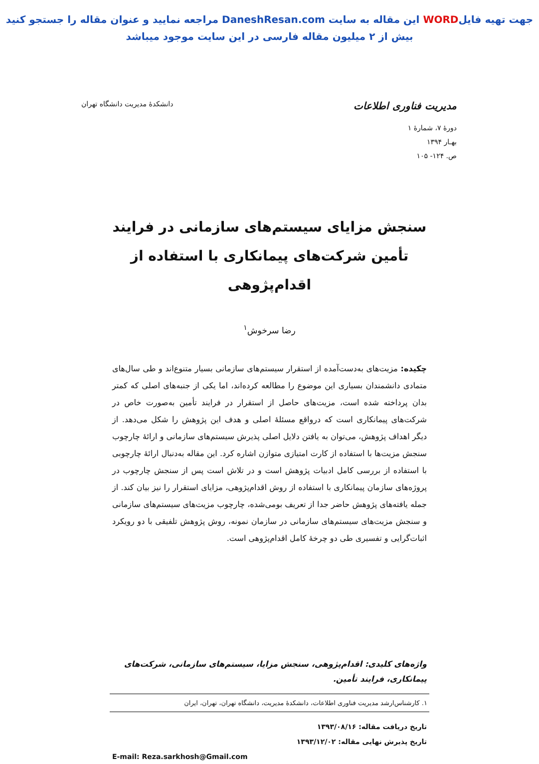جهت تهیه فایلWORD این مقاله به سایت DaneshResan.com مراجعه نمایید و عنوان مقاله را جستجو کنید
بیش از ۲ میلیون مقاله فارسی در این سایت موجود میباشد
مدیریت فناوری اطلاعات
دانشکدۀ مدیریت دانشگاه تهران
دورۀ ۷، شمارۀ ۱
بهـار ۱۳۹۴
ص. ۱۲۴- ۱۰۵
سنجش مزایای سیستم‌های سازمانی در فرایند تأمین شرکت‌های پیمانکاری با استفاده از اقدام‌پژوهی
رضا سرخوش<sup>۱</sup>
چکیده: مزیت‌های به‌دست‌آمده از استقرار سیستم‌های سازمانی بسیار متنوع‌اند و طی سال‌های متمادی دانشمندان بسیاری این موضوع را مطالعه کرده‌اند، اما یکی از جنبه‌های اصلی که کمتر بدان پرداخته شده است، مزیت‌های حاصل از استقرار در فرایند تأمین به‌صورت خاص در شرکت‌های پیمانکاری است که درواقع مسئلۀ اصلی و هدف این پژوهش را شکل می‌دهد. از دیگر اهداف پژوهش، می‌توان به یافتن دلایل اصلی پذیرش سیستم‌های سازمانی و ارائۀ چارچوب سنجش مزیت‌ها با استفاده از کارت امتیازی متوازن اشاره کرد. این مقاله به‌دنبال ارائۀ چارچوبی با استفاده از بررسی کامل ادبیات پژوهش است و در تلاش است پس از سنجش چارچوب در پروژه‌های سازمان پیمانکاری با استفاده از روش اقدام‌پژوهی، مزایای استقرار را نیز بیان کند. از جمله یافته‌های پژوهش حاضر جدا از تعریف بومی‌شده، چارچوب مزیت‌های سیستم‌های سازمانی و سنجش مزیت‌های سیستم‌های سازمانی در سازمان نمونه، روش پژوهش تلفیقی با دو رویکرد اثبات‌گرایی و تفسیری طی دو چرخۀ کامل اقدام‌پژوهی است.
واژه‌های کلیدی: اقدام‌پژوهی، سنجش مزایا، سیستم‌های سازمانی، شرکت‌های پیمانکاری، فرایند تأمین.
۱. کارشناس‌ارشد مدیریت فناوری اطلاعات، دانشکدۀ مدیریت، دانشگاه تهران، تهران، ایران
تاریخ دریافت مقاله: ۱۳۹۳/۰۸/۱۶
تاریخ پذیرش نهایی مقاله: ۱۳۹۳/۱۲/۰۲
E-mail: Reza.sarkhosh@Gmail.com